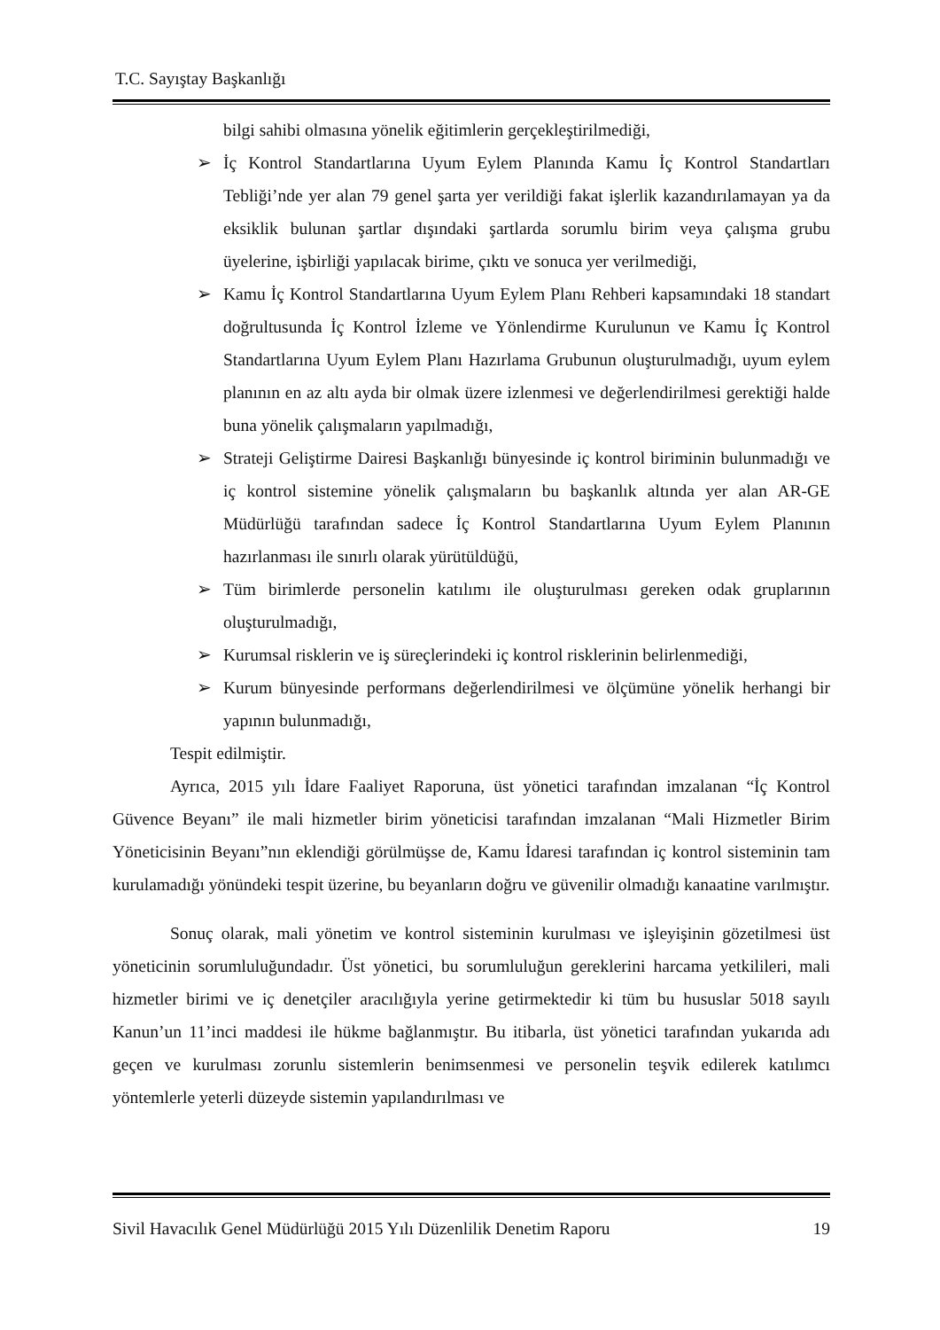T.C. Sayıştay Başkanlığı
bilgi sahibi olmasına yönelik eğitimlerin gerçekleştirilmediği,
➢ İç Kontrol Standartlarına Uyum Eylem Planında Kamu İç Kontrol Standartları Tebliği’nde yer alan 79 genel şarta yer verildiği fakat işlerlik kazandırılamayan ya da eksiklik bulunan şartlar dışındaki şartlarda sorumlu birim veya çalışma grubu üyelerine, işbirliği yapılacak birime, çıktı ve sonuca yer verilmediği,
➢ Kamu İç Kontrol Standartlarına Uyum Eylem Planı Rehberi kapsamındaki 18 standart doğrultusunda İç Kontrol İzleme ve Yönlendirme Kurulunun ve Kamu İç Kontrol Standartlarına Uyum Eylem Planı Hazırlama Grubunun oluşturulmadığı, uyum eylem planının en az altı ayda bir olmak üzere izlenmesi ve değerlendirilmesi gerektiği halde buna yönelik çalışmaların yapılmadığı,
➢ Strateji Geliştirme Dairesi Başkanlığı bünyesinde iç kontrol biriminin bulunmadığı ve iç kontrol sistemine yönelik çalışmaların bu başkanlık altında yer alan AR-GE Müdürlüğü tarafından sadece İç Kontrol Standartlarına Uyum Eylem Planının hazırlanması ile sınırlı olarak yürütüldüğü,
➢ Tüm birimlerde personelin katılımı ile oluşturulması gereken odak gruplarının oluşturulmadığı,
➢ Kurumsal risklerin ve iş süreçlerindeki iç kontrol risklerinin belirlenmediği,
➢ Kurum bünyesinde performans değerlendirilmesi ve ölçümüne yönelik herhangi bir yapının bulunmadığı,
Tespit edilmiştir.
Ayrıca, 2015 yılı İdare Faaliyet Raporuna, üst yönetici tarafından imzalanan “İç Kontrol Güvence Beyanı” ile mali hizmetler birim yöneticisi tarafından imzalanan “Mali Hizmetler Birim Yöneticisinin Beyanı”nın eklendiği görülmüşse de, Kamu İdaresi tarafından iç kontrol sisteminin tam kurulamadığı yönündeki tespit üzerine, bu beyanların doğru ve güvenilir olmadığı kanaatine varılmıştır.
Sonuç olarak, mali yönetim ve kontrol sisteminin kurulması ve işleyişinin gözetilmesi üst yöneticinin sorumluluğundadır. Üst yönetici, bu sorumluluğun gereklerini harcama yetkilileri, mali hizmetler birimi ve iç denetçiler aracılığıyla yerine getirmektedir ki tüm bu hususlar 5018 sayılı Kanun’un 11’inci maddesi ile hükme bağlanmıştır. Bu itibarla, üst yönetici tarafından yukarıda adı geçen ve kurulması zorunlu sistemlerin benimsenmesi ve personelin teşvik edilerek katılımcı yöntemlerle yeterli düzeyde sistemin yapılandırılması ve
Sivil Havacılık Genel Müdürlüğü 2015 Yılı Düzenlilik Denetim Raporu 19